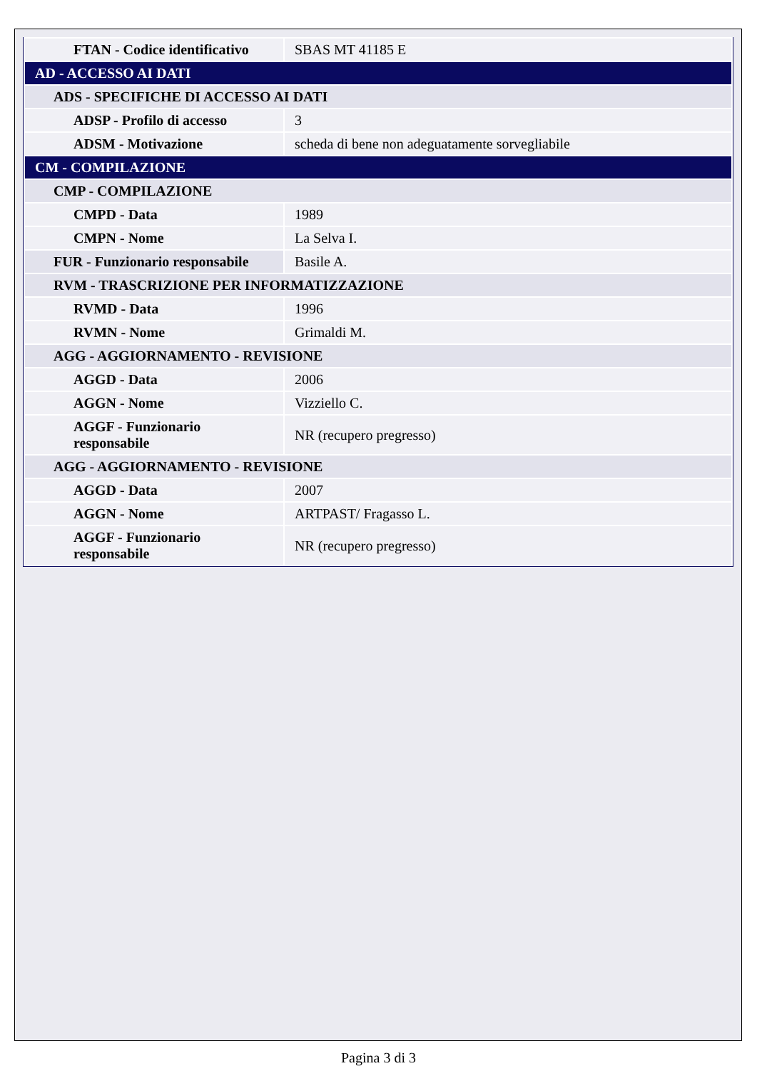| FTAN - Codice identificativo | SBAS MT 41185 E |
| AD - ACCESSO AI DATI | |
| ADS - SPECIFICHE DI ACCESSO AI DATI | |
| ADSP - Profilo di accesso | 3 |
| ADSM - Motivazione | scheda di bene non adeguatamente sorvegliabile |
| CM - COMPILAZIONE | |
| CMP - COMPILAZIONE | |
| CMPD - Data | 1989 |
| CMPN - Nome | La Selva I. |
| FUR - Funzionario responsabile | Basile A. |
| RVM - TRASCRIZIONE PER INFORMATIZZAZIONE | |
| RVMD - Data | 1996 |
| RVMN - Nome | Grimaldi M. |
| AGG - AGGIORNAMENTO - REVISIONE | |
| AGGD - Data | 2006 |
| AGGN - Nome | Vizziello C. |
| AGGF - Funzionario responsabile | NR (recupero pregresso) |
| AGG - AGGIORNAMENTO - REVISIONE | |
| AGGD - Data | 2007 |
| AGGN - Nome | ARTPAST/ Fragasso L. |
| AGGF - Funzionario responsabile | NR (recupero pregresso) |
Pagina 3 di 3